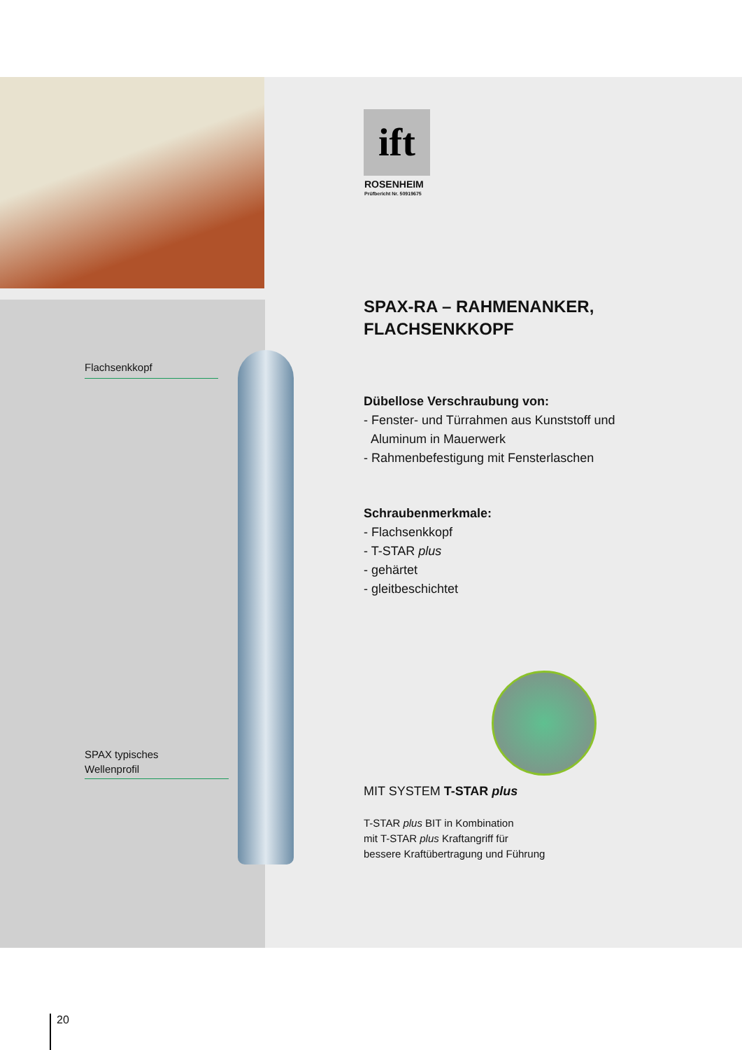ift
ROSENHEIM
Prüfbericht Nr. 50919675
Flachsenkkopf
SPAX typisches
Wellenprofil
SPAX-RA – RAHMENANKER,
FLACHSENKKOPF
Dübellose Verschraubung von:
- Fenster- und Türrahmen aus Kunststoff und
Aluminum in Mauerwerk
- Rahmenbefestigung mit Fensterlaschen
Schraubenmerkmale:
- Flachsenkkopf
- T-STAR plus
- gehärtet
- gleitbeschichtet
MIT SYSTEM T-STAR plus
T-STAR plus BIT in Kombination
mit T-STAR plus Kraftangriff für
bessere Kraftübertragung und Führung
20